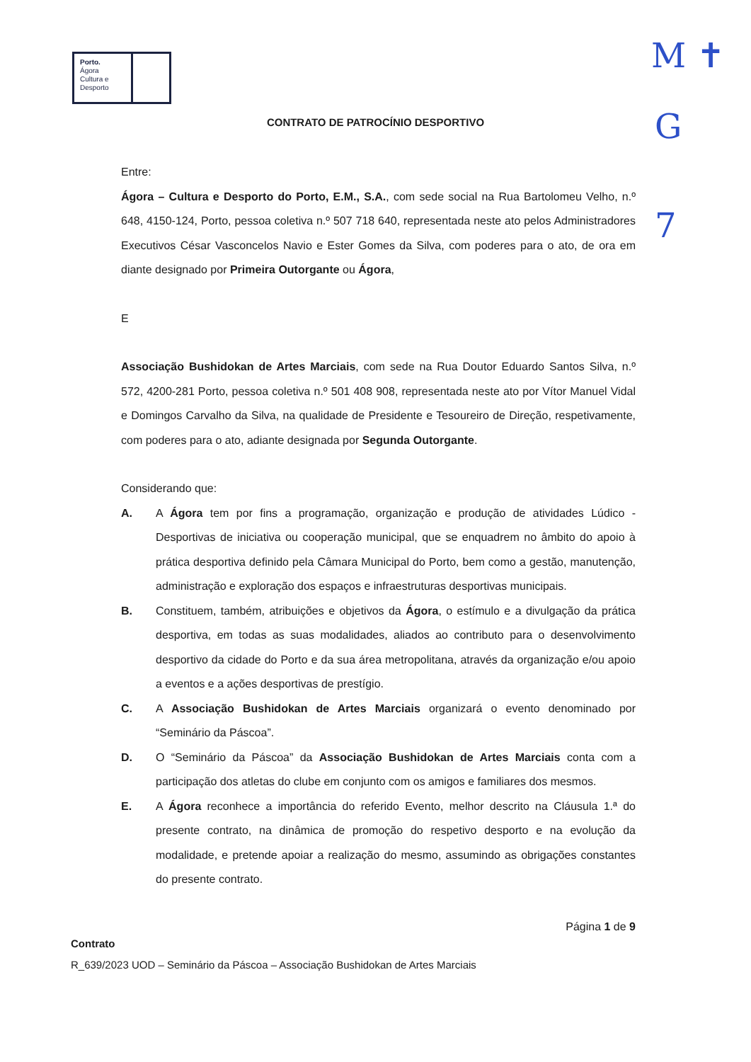Porto.
Ágora
Cultura e
Desporto
M ✝
G
7
CONTRATO DE PATROCÍNIO DESPORTIVO
Entre:
Ágora – Cultura e Desporto do Porto, E.M., S.A., com sede social na Rua Bartolomeu Velho, n.º 648, 4150-124, Porto, pessoa coletiva n.º 507 718 640, representada neste ato pelos Administradores Executivos César Vasconcelos Navio e Ester Gomes da Silva, com poderes para o ato, de ora em diante designado por Primeira Outorgante ou Ágora,
E
Associação Bushidokan de Artes Marciais, com sede na Rua Doutor Eduardo Santos Silva, n.º 572, 4200-281 Porto, pessoa coletiva n.º 501 408 908, representada neste ato por Vítor Manuel Vidal e Domingos Carvalho da Silva, na qualidade de Presidente e Tesoureiro de Direção, respetivamente, com poderes para o ato, adiante designada por Segunda Outorgante.
Considerando que:
A. A Ágora tem por fins a programação, organização e produção de atividades Lúdico - Desportivas de iniciativa ou cooperação municipal, que se enquadrem no âmbito do apoio à prática desportiva definido pela Câmara Municipal do Porto, bem como a gestão, manutenção, administração e exploração dos espaços e infraestruturas desportivas municipais.
B. Constituem, também, atribuições e objetivos da Ágora, o estímulo e a divulgação da prática desportiva, em todas as suas modalidades, aliados ao contributo para o desenvolvimento desportivo da cidade do Porto e da sua área metropolitana, através da organização e/ou apoio a eventos e a ações desportivas de prestígio.
C. A Associação Bushidokan de Artes Marciais organizará o evento denominado por “Seminário da Páscoa”.
D. O “Seminário da Páscoa” da Associação Bushidokan de Artes Marciais conta com a participação dos atletas do clube em conjunto com os amigos e familiares dos mesmos.
E. A Ágora reconhece a importância do referido Evento, melhor descrito na Cláusula 1.ª do presente contrato, na dinâmica de promoção do respetivo desporto e na evolução da modalidade, e pretende apoiar a realização do mesmo, assumindo as obrigações constantes do presente contrato.
Página 1 de 9
Contrato
R_639/2023 UOD – Seminário da Páscoa – Associação Bushidokan de Artes Marciais